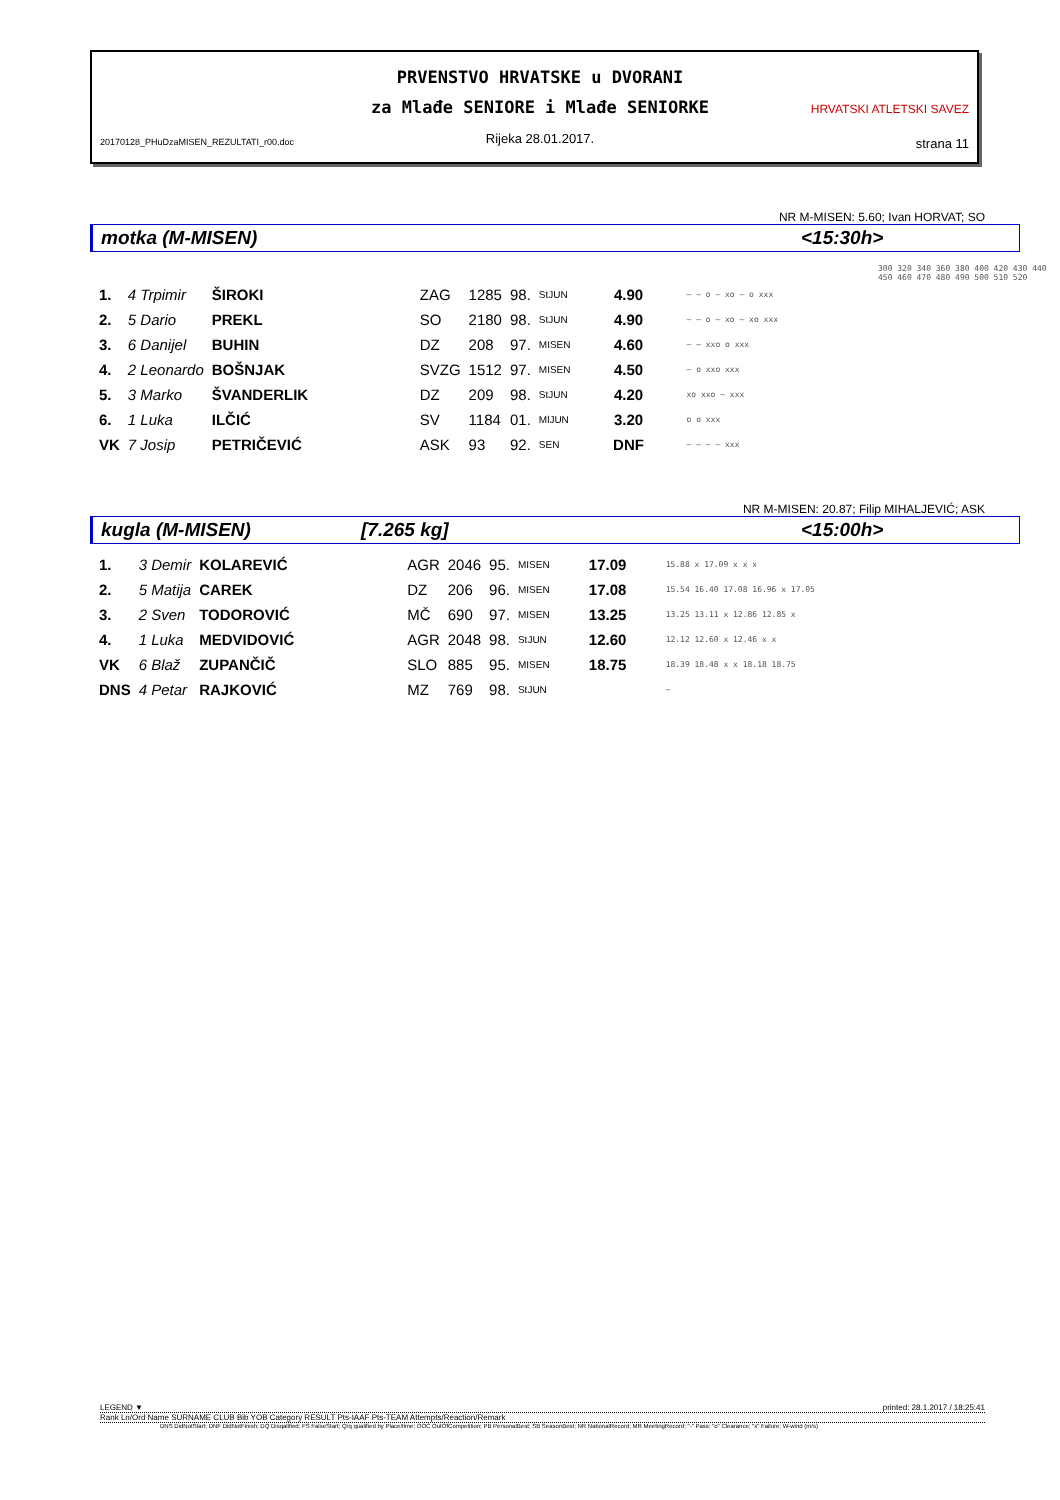20170128_PHuDzaMISEN_REZULTATI_r00.doc
PRVENSTVO HRVATSKE u DVORANI
za Mlađe SENIORE i Mlađe SENIORKE
Rijeka 28.01.2017.
HRVATSKI ATLETSKI SAVEZ
strana 11
NR M-MISEN: 5.60; Ivan HORVAT; SO
motka (M-MISEN) <15:30h>
300 320 340 360 380 400 420 430 440 450 460 470 480 490 500 510 520
| 1. | 4 Trpimir | ŠIROKI | ZAG | 1285 | 98. | StJUN | 4.90 | – – o – xo – o xxx |
| 2. | 5 Dario | PREKL | SO | 2180 | 98. | StJUN | 4.90 | – – o – xo – xo xxx |
| 3. | 6 Danijel | BUHIN | DZ | 208 | 97. | MISEN | 4.60 | – – xxo o xxx |
| 4. | 2 Leonardo | BOŠNJAK | SVZG | 1512 | 97. | MISEN | 4.50 | – o xxo xxx |
| 5. | 3 Marko | ŠVANDERLIK | DZ | 209 | 98. | StJUN | 4.20 | xo xxo – xxx |
| 6. | 1 Luka | ILČIĆ | SV | 1184 | 01. | MlJUN | 3.20 | o o xxx |
| VK | 7 Josip | PETRIČEVIĆ | ASK | 93 | 92. | SEN | DNF | – – – – xxx |
NR M-MISEN: 20.87; Filip MIHALJEVIĆ; ASK
kugla (M-MISEN) [7.265 kg] <15:00h>
| 1. | 3 Demir | KOLAREVIĆ | AGR | 2046 | 95. | MISEN | 17.09 | 15.88 x 17.09 x x x |
| 2. | 5 Matija | CAREK | DZ | 206 | 96. | MISEN | 17.08 | 15.54 16.40 17.08 16.96 x 17.05 |
| 3. | 2 Sven | TODOROVIĆ | MČ | 690 | 97. | MISEN | 13.25 | 13.25 13.11 x 12.86 12.85 x |
| 4. | 1 Luka | MEDVIDOVIĆ | AGR | 2048 | 98. | StJUN | 12.60 | 12.12 12.60 x 12.46 x x |
| VK | 6 Blaž | ZUPANČIČ | SLO | 885 | 95. | MISEN | 18.75 | 18.39 18.48 x x 18.18 18.75 |
| DNS | 4 Petar | RAJKOVIĆ | MZ | 769 | 98. | StJUN | | – |
LEGEND ▼ printed: 28.1.2017 / 18:25:41
Rank Ln/Ord Name SURNAME CLUB Bib YOB Category RESULT Pts-IAAF Pts-TEAM Attempts/Reaction/Remark
DNS DidNotStart; DNF DidNotFinish; DQ Disqalified; FS FalseStart; Q/q qualified by Place/time; OOC OutOfCompetition; PB PersonalBest; SB SeasonBest; NR NationalRecord; MR MeetingRecord; "-" Pass; "o" Clearance; "x" Failure; W-wind (m/s)